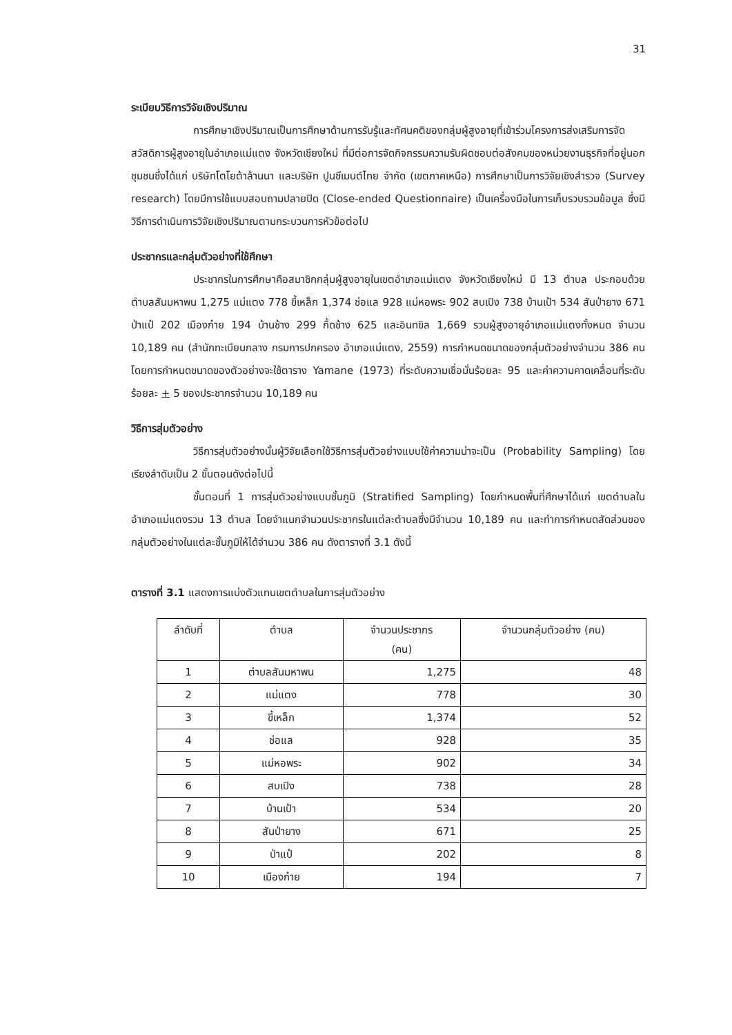31
ระเบียบวิธีการวิจัยเชิงปริมาณ
การศึกษาเชิงปริมาณเป็นการศึกษาด้านการรับรู้และทัศนคติของกลุ่มผู้สูงอายุที่เข้าร่วมโครงการส่งเสริมการจัดสวัสดิการผู้สูงอายุในอำเภอแม่แตง จังหวัดเชียงใหม่ ที่มีต่อการจัดกิจกรรมความรับผิดชอบต่อสังคมของหน่วยงานธุรกิจที่อยู่นอกชุมชนซึ่งได้แก่ บริษัทโตโยต้าล้านนา และบริษัท ปูนซีเมนต์ไทย จำกัด (เขตภาคเหนือ) การศึกษาเป็นการวิจัยเชิงสำรวจ (Survey research) โดยมีการใช้แบบสอบถามปลายปิด (Close-ended Questionnaire) เป็นเครื่องมือในการเก็บรวบรวมข้อมูล ซึ่งมีวิธีการดำเนินการวิจัยเชิงปริมาณตามกระบวนการหัวข้อต่อไป
ประชากรและกลุ่มตัวอย่างที่ใช้ศึกษา
ประชากรในการศึกษาคือสมาชิกกลุ่มผู้สูงอายุในเขตอำเภอแม่แตง จังหวัดเชียงใหม่ มี 13 ตำบล ประกอบด้วย ตำบลสันมหาพน 1,275 แม่แตง 778 ขี้เหล็ก 1,374 ช่อแล 928 แม่หอพระ 902 สบเปิง 738 บ้านเป้า 534 สันป่ายาง 671 ป่าแป๋ 202 เมืองก๋าย 194 บ้านช้าง 299 กื้ดช้าง 625 และอินทขิล 1,669 รวมผู้สูงอายุอำเภอแม่แตงทั้งหมด จำนวน 10,189 คน (สำนักทะเบียนกลาง กรมการปกครอง อำเภอแม่แตง, 2559) การกำหนดขนาดของกลุ่มตัวอย่างจำนวน 386 คน โดยการกำหนดขนาดของตัวอย่างจะใช้ตาราง Yamane (1973) ที่ระดับความเชื่อมั่นร้อยละ 95 และค่าความคาดเคลื่อนที่ระดับร้อยละ + 5 ของประชากรจำนวน 10,189 คน
วิธีการสุ่มตัวอย่าง
วิธีการสุ่มตัวอย่างนั้นผู้วิจัยเลือกใช้วิธีการสุ่มตัวอย่างแบบใช้ค่าความน่าจะเป็น (Probability Sampling) โดยเรียงลำดับเป็น 2 ขั้นตอนดังต่อไปนี้
ขั้นตอนที่ 1 การสุ่มตัวอย่างแบบชั้นภูมิ (Stratified Sampling) โดยกำหนดพื้นที่ศึกษาได้แก่ เขตตำบลในอำเภอแม่แตงรวม 13 ตำบล โดยจำแนกจำนวนประชากรในแต่ละตำบลซึ่งมีจำนวน 10,189 คน และทำการกำหนดสัดส่วนของกลุ่มตัวอย่างในแต่ละชั้นภูมิให้ได้จำนวน 386 คน ดังตารางที่ 3.1 ดังนี้
ตารางที่ 3.1 แสดงการแบ่งตัวแทนเขตตำบลในการสุ่มตัวอย่าง
| ลำดับที่ | ตำบล | จำนวนประชากร (คน) | จำนวนกลุ่มตัวอย่าง (คน) |
| --- | --- | --- | --- |
| 1 | ตำบลสันมหาพน | 1,275 | 48 |
| 2 | แม่แตง | 778 | 30 |
| 3 | ขี้เหล็ก | 1,374 | 52 |
| 4 | ช่อแล | 928 | 35 |
| 5 | แม่หอพระ | 902 | 34 |
| 6 | สบเปิง | 738 | 28 |
| 7 | บ้านเป้า | 534 | 20 |
| 8 | สันป่ายาง | 671 | 25 |
| 9 | ป่าแป๋ | 202 | 8 |
| 10 | เมืองก๋าย | 194 | 7 |